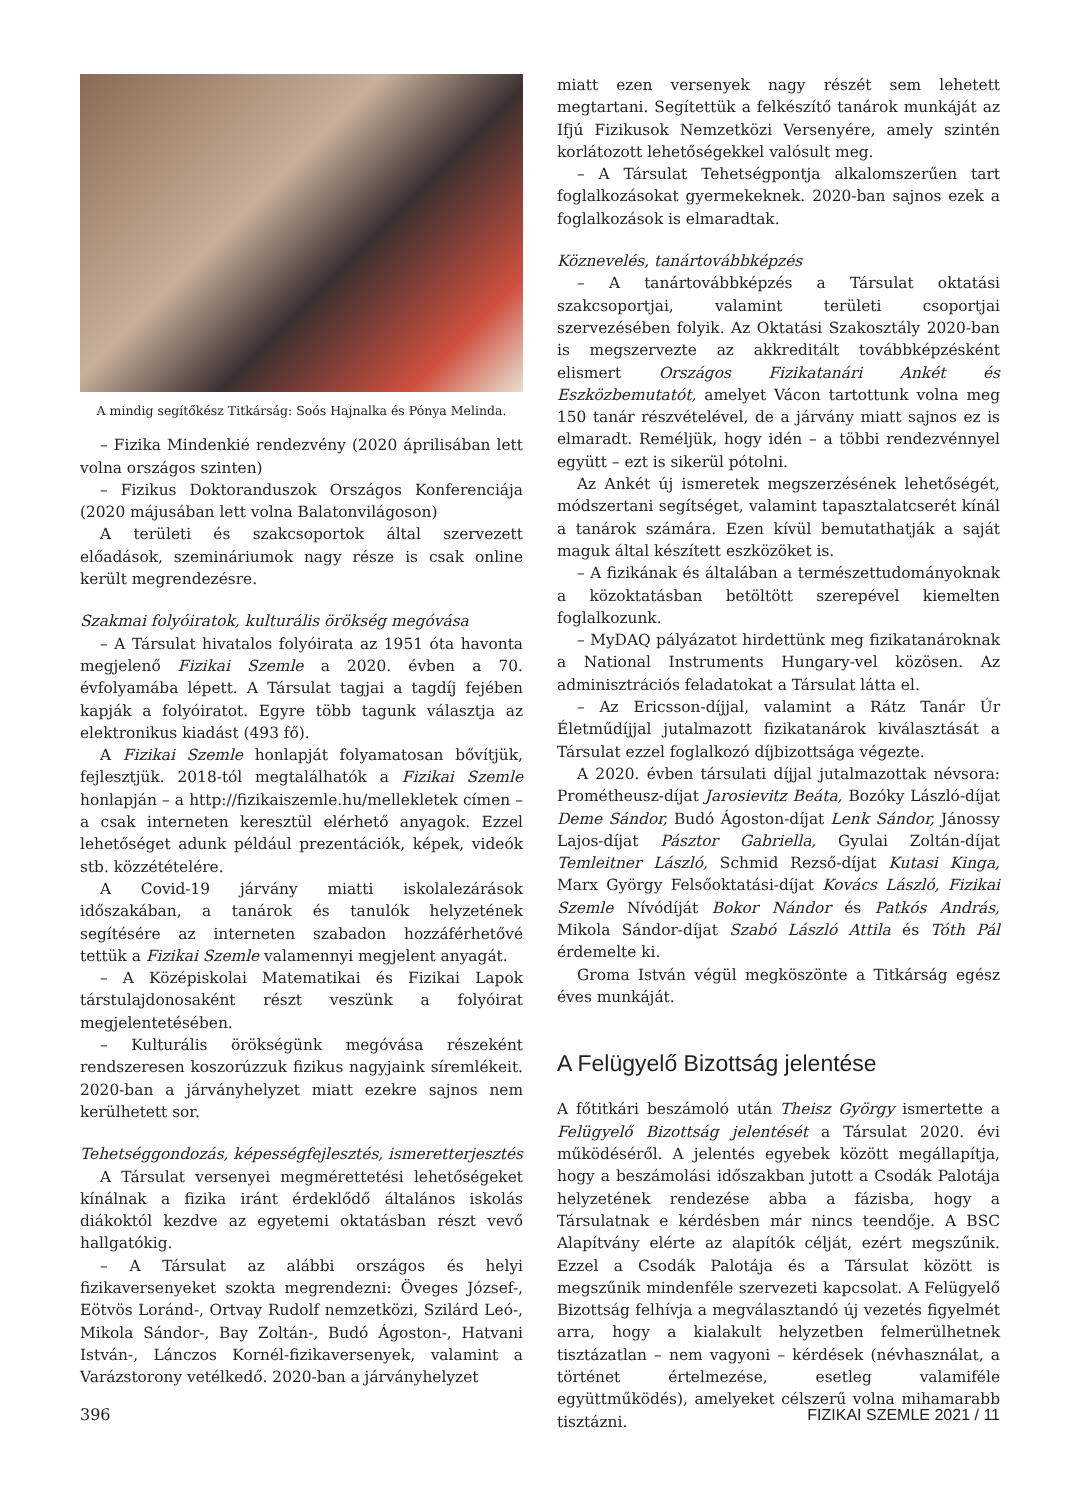A mindig segítőkész Titkárság: Soós Hajnalka és Pónya Melinda.
– Fizika Mindenkié rendezvény (2020 áprilisában lett volna országos szinten)
– Fizikus Doktoranduszok Országos Konferenciája (2020 májusában lett volna Balatonvilágoson)
A területi és szakcsoportok által szervezett előadások, szemináriumok nagy része is csak online került megrendezésre.
Szakmai folyóiratok, kulturális örökség megóvása
– A Társulat hivatalos folyóirata az 1951 óta havonta megjelenő Fizikai Szemle a 2020. évben a 70. évfolyamába lépett. A Társulat tagjai a tagdíj fejében kapják a folyóiratot. Egyre több tagunk választja az elektronikus kiadást (493 fő).
A Fizikai Szemle honlapját folyamatosan bővítjük, fejlesztjük. 2018-tól megtalálhatók a Fizikai Szemle honlapján – a http://fizikaiszemle.hu/mellekletek címen – a csak interneten keresztül elérhető anyagok. Ezzel lehetőséget adunk például prezentációk, képek, videók stb. közzétételére.
A Covid-19 járvány miatti iskolalezárások időszakában, a tanárok és tanulók helyzetének segítésére az interneten szabadon hozzáférhetővé tettük a Fizikai Szemle valamennyi megjelent anyagát.
– A Középiskolai Matematikai és Fizikai Lapok társtulajdonosaként részt veszünk a folyóirat megjelentetésében.
– Kulturális örökségünk megóvása részeként rendszeresen koszorúzzuk fizikus nagyjaink síremlékeit. 2020-ban a járványhelyzet miatt ezekre sajnos nem kerülhetett sor.
Tehetséggondozás, képességfejlesztés, ismeretterjesztés
A Társulat versenyei megmérettetési lehetőségeket kínálnak a fizika iránt érdeklődő általános iskolás diákoktól kezdve az egyetemi oktatásban részt vevő hallgatókig.
– A Társulat az alábbi országos és helyi fizikaversenyeket szokta megrendezni: Öveges József-, Eötvös Loránd-, Ortvay Rudolf nemzetközi, Szilárd Leó-, Mikola Sándor-, Bay Zoltán-, Budó Ágoston-, Hatvani István-, Lánczos Kornél-fizikaversenyek, valamint a Varázstorony vetélkedő. 2020-ban a járványhelyzet
miatt ezen versenyek nagy részét sem lehetett megtartani. Segítettük a felkészítő tanárok munkáját az Ifjú Fizikusok Nemzetközi Versenyére, amely szintén korlátozott lehetőségekkel valósult meg.
– A Társulat Tehetségpontja alkalomszerűen tart foglalkozásokat gyermekeknek. 2020-ban sajnos ezek a foglalkozások is elmaradtak.
Köznevelés, tanártovábbképzés
– A tanártovábbképzés a Társulat oktatási szakcsoportjai, valamint területi csoportjai szervezésében folyik. Az Oktatási Szakosztály 2020-ban is megszervezte az akkreditált továbbképzésként elismert Országos Fizikatanári Ankét és Eszközbemutatót, amelyet Vácon tartottunk volna meg 150 tanár részvételével, de a járvány miatt sajnos ez is elmaradt. Reméljük, hogy idén – a többi rendezvénnyel együtt – ezt is sikerül pótolni.
Az Ankét új ismeretek megszerzésének lehetőségét, módszertani segítséget, valamint tapasztalatcserét kínál a tanárok számára. Ezen kívül bemutathatják a saját maguk által készített eszközöket is.
– A fizikának és általában a természettudományoknak a közoktatásban betöltött szerepével kiemelten foglalkozunk.
– MyDAQ pályázatot hirdettünk meg fizikatanároknak a National Instruments Hungary-vel közösen. Az adminisztrációs feladatokat a Társulat látta el.
– Az Ericsson-díjjal, valamint a Rátz Tanár Úr Életműdíjjal jutalmazott fizikatanárok kiválasztását a Társulat ezzel foglalkozó díjbizottsága végezte.
A 2020. évben társulati díjjal jutalmazottak névsora: Prométheusz-díjat Jarosievitz Beáta, Bozóky László-díjat Deme Sándor, Budó Ágoston-díjat Lenk Sándor, Jánossy Lajos-díjat Pásztor Gabriella, Gyulai Zoltán-díjat Temleitner László, Schmid Rezső-díjat Kutasi Kinga, Marx György Felsőoktatási-díjat Kovács László, Fizikai Szemle Nívódíját Bokor Nándor és Patkós András, Mikola Sándor-díjat Szabó László Attila és Tóth Pál érdemelte ki.
Groma István végül megköszönte a Titkárság egész éves munkáját.
A Felügyelő Bizottság jelentése
A főtitkári beszámoló után Theisz György ismertette a Felügyelő Bizottság jelentését a Társulat 2020. évi működéséről. A jelentés egyebek között megállapítja, hogy a beszámolási időszakban jutott a Csodák Palotája helyzetének rendezése abba a fázisba, hogy a Társulatnak e kérdésben már nincs teendője. A BSC Alapítvány elérte az alapítók célját, ezért megszűnik. Ezzel a Csodák Palotája és a Társulat között is megszűnik mindenféle szervezeti kapcsolat. A Felügyelő Bizottság felhívja a megválasztandó új vezetés figyelmét arra, hogy a kialakult helyzetben felmerülhetnek tisztázatlan – nem vagyoni – kérdések (névhasználat, a történet értelmezése, esetleg valamiféle együttműködés), amelyeket célszerű volna mihamarabb tisztázni.
396 FIZIKAI SZEMLE 2021 / 11